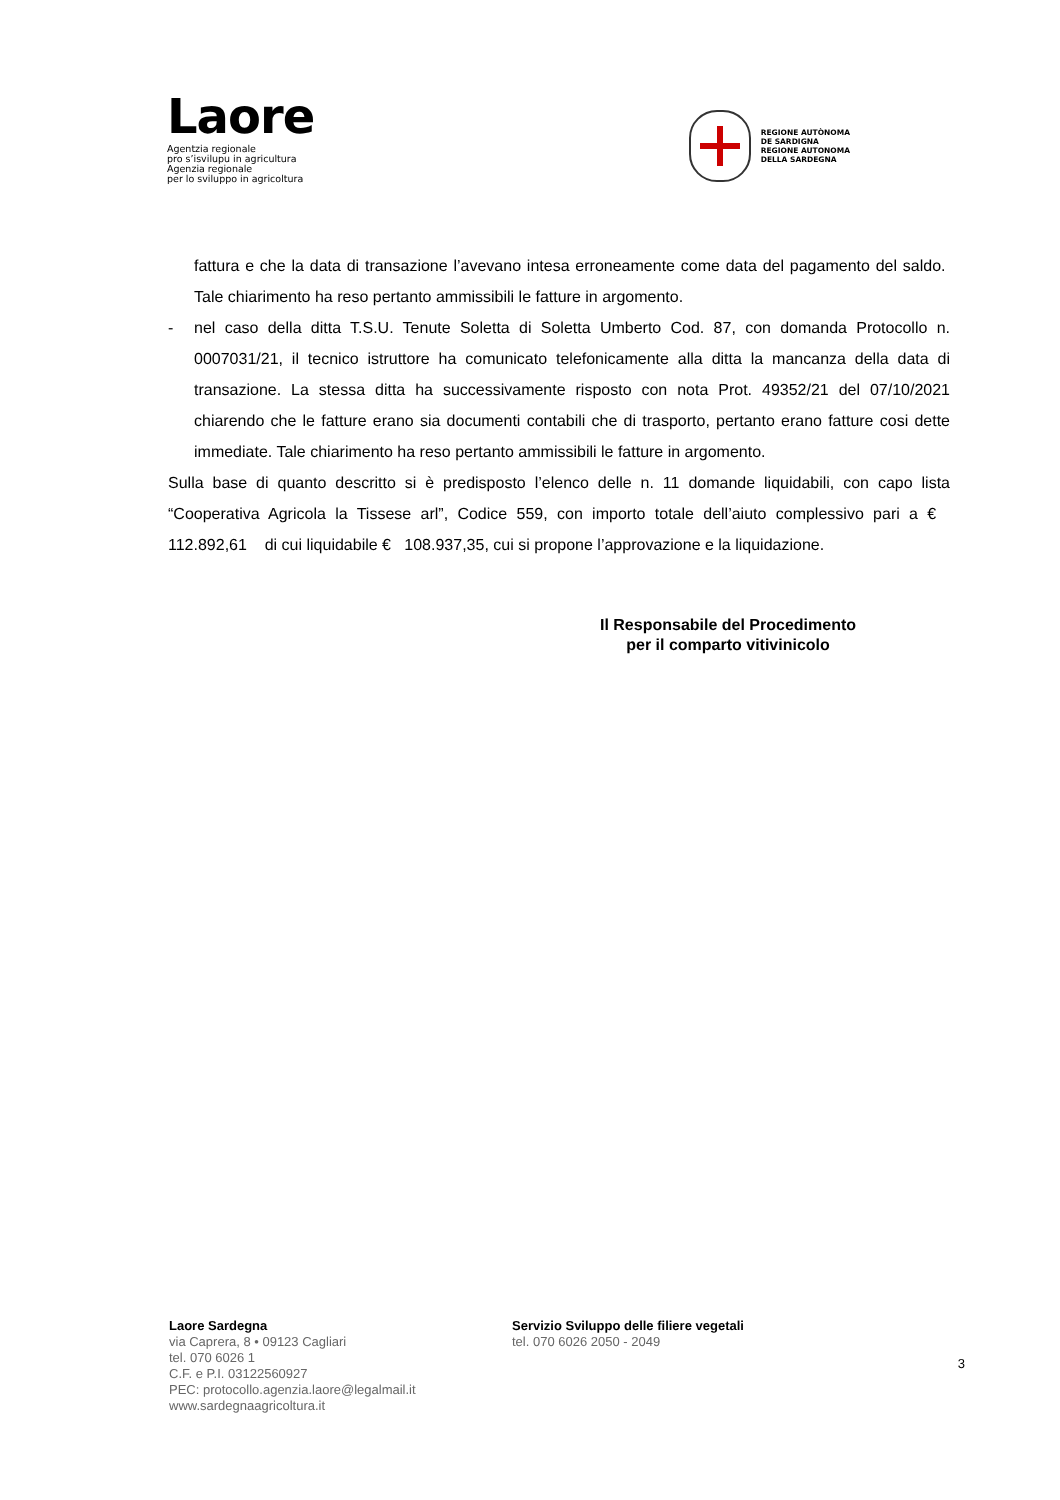Laore
Agentzia regionale
pro s’isvilupu in agricultura
Agenzia regionale
per lo sviluppo in agricoltura
REGIONE AUTÒNOMA
DE SARDIGNA
REGIONE AUTONOMA
DELLA SARDEGNA
fattura e che la data di transazione l’avevano intesa erroneamente come data del pagamento del saldo. Tale chiarimento ha reso pertanto ammissibili le fatture in argomento.
- nel caso della ditta T.S.U. Tenute Soletta di Soletta Umberto Cod. 87, con domanda Protocollo n. 0007031/21, il tecnico istruttore ha comunicato telefonicamente alla ditta la mancanza della data di transazione. La stessa ditta ha successivamente risposto con nota Prot. 49352/21 del 07/10/2021 chiarendo che le fatture erano sia documenti contabili che di trasporto, pertanto erano fatture cosi dette immediate. Tale chiarimento ha reso pertanto ammissibili le fatture in argomento.
Sulla base di quanto descritto si è predisposto l’elenco delle n. 11 domande liquidabili, con capo lista “Cooperativa Agricola la Tissese arl”, Codice 559, con importo totale dell’aiuto complessivo pari a € 112.892,61 di cui liquidabile € 108.937,35, cui si propone l’approvazione e la liquidazione.
Il Responsabile del Procedimento
per il comparto vitivinicolo
Laore Sardegna
via Caprera, 8 • 09123 Cagliari
tel. 070 6026 1
C.F. e P.I. 03122560927
PEC: protocollo.agenzia.laore@legalmail.it
www.sardegnaagricoltura.it
Servizio Sviluppo delle filiere vegetali
tel. 070 6026 2050 - 2049
3